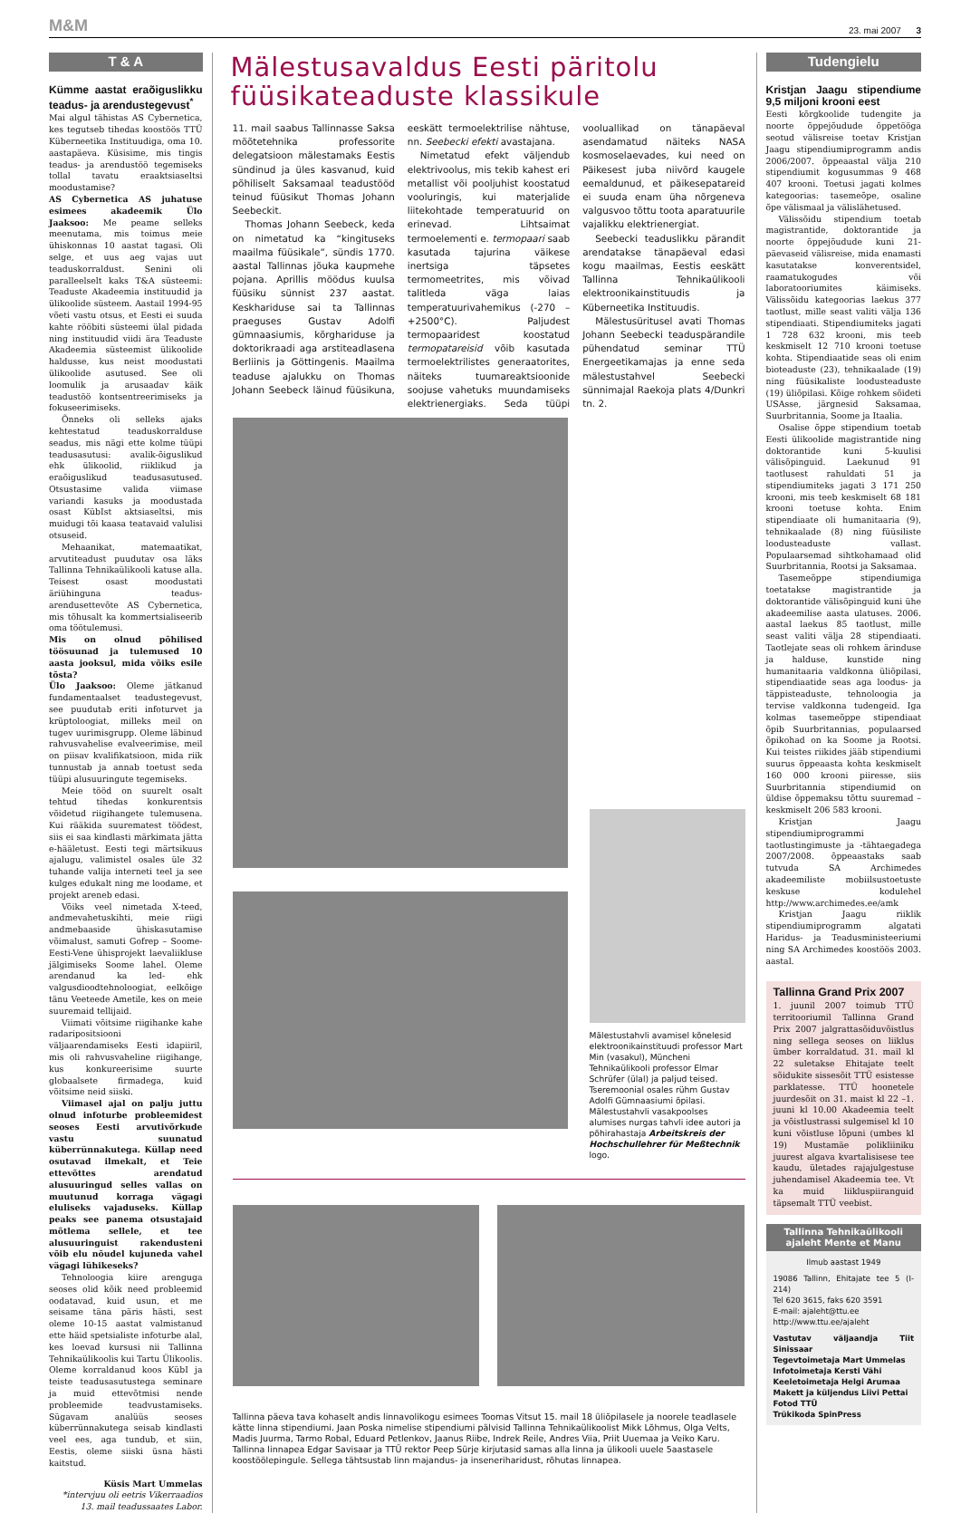M&M 23. mai 2007 3
T & A
Kümme aastat eraõiguslikku teadus- ja arendustegevust<sup>*</sup>
Mai algul tähistas AS Cybernetica, kes tegutseb tihedas koostöös TTÜ Küberneetika Instituudiga, oma 10. aastapäeva. Küsisime, mis tingis teadus- ja arendustöö tegemiseks tollal tavatu eraaktsiaseltsi moodustamise?
AS Cybernetica AS juhatuse esimees akadeemik Ülo Jaaksoo: Me peame selleks meenutama, mis toimus meie ühiskonnas 10 aastat tagasi. Oli selge, et uus aeg vajas uut teaduskorraldust. Senini oli paralleelselt kaks T&A süsteemi: Teaduste Akadeemia instituudid ja ülikoolide süsteem. Aastail 1994-95 võeti vastu otsus, et Eesti ei suuda kahte rööbiti süsteemi ülal pidada ning instituudid viidi ära Teaduste Akadeemia süsteemist ülikoolide haldusse, kus neist moodustati ülikoolide asutused. See oli loomulik ja arusaadav käik teadustöö kontsentreerimiseks ja fokuseerimiseks.
Õnneks oli selleks ajaks kehtestatud teaduskorralduse seadus, mis nägi ette kolme tüüpi teadusasutusi: avalik-õiguslikud ehk ülikoolid, riiklikud ja eraõiguslikud teadusasutused. Otsustasime valida viimase variandi kasuks ja moodustada osast KübIst aktsiaseltsi, mis muidugi tõi kaasa teatavaid valulisi otsuseid.
Mehaanikat, matemaatikat, arvutiteadust puudutav osa läks Tallinna Tehnikaülikooli katuse alla. Teisest osast moodustati äriühinguna teadus-arendusettevõte AS Cybernetica, mis tõhusalt ka kommertsialiseerib oma töötulemusi.
Mis on olnud põhilised töösuunad ja tulemused 10 aasta jooksul, mida võiks esile tõsta?
Ülo Jaaksoo: Oleme jätkanud fundamentaalset teadustegevust, see puudutab eriti infoturvet ja krüptoloogiat, milleks meil on tugev uurimisgrupp. Oleme läbinud rahvusvahelise evalveerimise, meil on piisav kvalifikatsioon, mida riik tunnustab ja annab toetust seda tüüpi alusuuringute tegemiseks.
Meie tööd on suurelt osalt tehtud tihedas konkurentsis võidetud riigihangete tulemusena. Kui rääkida suurematest töödest, siis ei saa kindlasti märkimata jätta e-hääletust. Eesti tegi märtsikuus ajalugu, valimistel osales üle 32 tuhande valija interneti teel ja see kulges edukalt ning me loodame, et projekt areneb edasi.
Võiks veel nimetada X-teed, andmevahetuskihti, meie riigi andmebaaside ühiskasutamise võimalust, samuti Gofrep – Soome-Eesti-Vene ühisprojekt laevaliikluse jälgimiseks Soome lahel. Oleme arendanud ka led- ehk valgusdioodtehnoloogiat, eelkõige tänu Veeteede Ametile, kes on meie suuremaid tellijaid.
Viimati võitsime riigihanke kahe radaripositsiooni väljaarendamiseks Eesti idapiiril, mis oli rahvusvaheline riigihange, kus konkureerisime suurte globaalsete firmadega, kuid võitsime neid siiski.
Viimasel ajal on palju juttu olnud infoturbe probleemidest seoses Eesti arvutivõrkude vastu suunatud küberrünnakutega. Küllap need osutavad ilmekalt, et Teie ettevõttes arendatud alusuuringud selles vallas on muutunud korraga vägagi eluliseks vajaduseks. Küllap peaks see panema otsustajaid mõtlema sellele, et tee alusuuringuist rakendusteni võib elu nõudel kujuneda vahel vägagi lühikeseks?
Tehnoloogia kiire arenguga seoses olid kõik need probleemid oodatavad, kuid usun, et me seisame täna päris hästi, sest oleme 10-15 aastat valmistanud ette häid spetsialiste infoturbe alal, kes loevad kursusi nii Tallinna Tehnikaülikoolis kui Tartu Ülikoolis. Oleme korraldanud koos KübI ja teiste teadusasutustega seminare ja muid ettevõtmisi nende probleemide teadvustamiseks. Sügavam analüüs seoses küberrünnakutega seisab kindlasti veel ees, aga tundub, et siin, Eestis, oleme siiski üsna hästi kaitstud.
Küsis Mart Ummelas
*intervjuu oli eetris Vikerraadios 13. mail teadussaates Labor.
Mälestusavaldus Eesti päritolu füüsikateaduste klassikule
11. mail saabus Tallinnasse Saksa mõõtetehnika professorite delegatsioon mälestamaks Eestis sündinud ja üles kasvanud, kuid põhiliselt Saksamaal teadustööd teinud füüsikut Thomas Johann Seebeckit.
Thomas Johann Seebeck, keda on nimetatud ka “kingituseks maailma füüsikale”, sündis 1770. aastal Tallinnas jõuka kaupmehe pojana. Aprillis möödus kuulsa füüsiku sünnist 237 aastat. Keskhariduse sai ta Tallinnas praeguses Gustav Adolfi gümnaasiumis, kõrghariduse ja doktorikraadi aga arstiteadlasena Berliinis ja Göttingenis. Maailma teaduse ajalukku on Thomas Johann Seebeck läinud füüsikuna, eeskätt termoelektrilise nähtuse, nn. Seebecki efekti avastajana.
Nimetatud efekt väljendub elektrivoolus, mis tekib kahest eri metallist või pooljuhist koostatud vooluringis, kui materjalide liitekohtade temperatuurid on erinevad. Lihtsaimat termoelementi e. termopaari saab kasutada tajurina väikese inertsiga täpsetes termomeetrites, mis võivad talitleda väga laias temperatuurivahemikus (-270 – +2500°C). Paljudest termopaaridest koostatud termopatareisid võib kasutada termoelektrilistes generaatorites, näiteks tuumareaktsioonide soojuse vahetuks muundamiseks elektrienergiaks. Seda tüüpi vooluallikad on tänapäeval asendamatud näiteks NASA kosmoselaevades, kui need on Päikesest juba niivõrd kaugele eemaldunud, et päikesepatareid ei suuda enam üha nõrgeneva valgusvoo tõttu toota aparatuurile vajalikku elektrienergiat.
Seebecki teaduslikku pärandit arendatakse tänapäeval edasi kogu maailmas, Eestis eeskätt Tallinna Tehnikaülikooli elektroonikainstituudis ja Küberneetika Instituudis.
Mälestusüritusel avati Thomas Johann Seebecki teaduspärandile pühendatud seminar TTÜ Energeetikamajas ja enne seda mälestustahvel Seebecki sünnimajal Raekoja plats 4/Dunkri tn. 2.
Mälestustahvli avamisel kõnelesid elektroonikainstituudi professor Mart Min (vasakul), Müncheni Tehnikaülikooli professor Elmar Schrüfer (ülal) ja paljud teised. Tseremoonial osales rühm Gustav Adolfi Gümnaasiumi õpilasi. Mälestustahvli vasakpoolses alumises nurgas tahvli idee autori ja põhirahastaja Arbeitskreis der Hochschullehrer für Meßtechnik logo.
Tallinna päeva tava kohaselt andis linnavolikogu esimees Toomas Vitsut 15. mail 18 üliõpilasele ja noorele teadlasele kätte linna stipendiumi. Jaan Poska nimelise stipendiumi pälvisid Tallinna Tehnikaülikoolist Mikk Lõhmus, Olga Velts, Madis Juurma, Tarmo Robal, Eduard Petlenkov, Jaanus Riibe, Indrek Reile, Andres Viia, Priit Uuemaa ja Veiko Karu. Tallinna linnapea Edgar Savisaar ja TTÜ rektor Peep Sürje kirjutasid samas alla linna ja ülikooli uuele 5aastasele koostöölepingule. Sellega tähtsustab linn majandus- ja inseneriharidust, rõhutas linnapea.
Tudengielu
Kristjan Jaagu stipendiume 9,5 miljoni krooni eest
Eesti kõrgkoolide tudengite ja noorte õppejõudude õppetööga seotud välisreise toetav Kristjan Jaagu stipendiumiprogramm andis 2006/2007. õppeaastal välja 210 stipendiumit kogusummas 9 468 407 krooni. Toetusi jagati kolmes kategoorias: tasemeõpe, osaline õpe välismaal ja välislähetused.
Välissõidu stipendium toetab magistrantide, doktorantide ja noorte õppejõudude kuni 21-päevaseid välisreise, mida enamasti kasutatakse konverentsidel, raamatukogudes või laboratooriumites käimiseks. Välissõidu kategoorias laekus 377 taotlust, mille seast valiti välja 136 stipendiaati. Stipendiumiteks jagati 1 728 632 krooni, mis teeb keskmiselt 12 710 krooni toetuse kohta. Stipendiaatide seas oli enim bioteaduste (23), tehnikaalade (19) ning füüsikaliste loodusteaduste (19) üliõpilasi. Kõige rohkem sõideti USAsse, järgnesid Saksamaa, Suurbritannia, Soome ja Itaalia.
Osalise õppe stipendium toetab Eesti ülikoolide magistrantide ning doktorantide kuni 5-kuulisi välisõpinguid. Laekunud 91 taotlusest rahuldati 51 ja stipendiumiteks jagati 3 171 250 krooni, mis teeb keskmiselt 68 181 krooni toetuse kohta. Enim stipendiaate oli humanitaaria (9), tehnikaalade (8) ning füüsiliste loodusteaduste vallast. Populaarsemad sihtkohamaad olid Suurbritannia, Rootsi ja Saksamaa.
Tasemeõppe stipendiumiga toetatakse magistrantide ja doktorantide välisõpinguid kuni ühe akadeemilise aasta ulatuses. 2006. aastal laekus 85 taotlust, mille seast valiti välja 28 stipendiaati. Taotlejate seas oli rohkem ärinduse ja halduse, kunstide ning humanitaaria valdkonna üliõpilasi, stipendiaatide seas aga loodus- ja täppisteaduste, tehnoloogia ja tervise valdkonna tudengeid. Iga kolmas tasemeõppe stipendiaat õpib Suurbritannias, populaarsed õpikohad on ka Soome ja Rootsi. Kui teistes riikides jääb stipendiumi suurus õppeaasta kohta keskmiselt 160 000 krooni piiresse, siis Suurbritannia stipendiumid on üldise õppemaksu tõttu suuremad – keskmiselt 206 583 krooni.
Kristjan Jaagu stipendiumiprogrammi taotlustingimuste ja -tähtaegadega 2007/2008. õppeaastaks saab tutvuda SA Archimedes akadeemiliste mobiilsustoetuste keskuse kodulehel http://www.archimedes.ee/amk
Kristjan Jaagu riiklik stipendiumiprogramm algatati Haridus- ja Teadusministeeriumi ning SA Archimedes koostöös 2003. aastal.
Tallinna Grand Prix 2007
1. juunil 2007 toimub TTÜ territooriumil Tallinna Grand Prix 2007 jalgrattasõiduvõistlus ning sellega seoses on liiklus ümber korraldatud. 31. mail kl 22 suletakse Ehitajate teelt sõidukite sissesõit TTÜ esistesse parklatesse. TTÜ hoonetele juurdesõit on 31. maist kl 22 –1. juuni kl 10.00 Akadeemia teelt ja võistlustrassi sulgemisel kl 10 kuni võistluse lõpuni (umbes kl 19) Mustamäe polikliiniku juurest algava kvartalisisese tee kaudu, ületades rajajulgestuse juhendamisel Akadeemia tee. Vt ka muid liikluspiiranguid täpsemalt TTÜ veebist.
Tallinna Tehnikaülikooli ajaleht Mente et Manu
Ilmub aastast 1949
19086 Tallinn, Ehitajate tee 5 (I-214)
Tel 620 3615, faks 620 3591
E-mail: ajaleht@ttu.ee
http://www.ttu.ee/ajaleht
Vastutav väljaandja Tiit Sinissaar
Tegevtoimetaja Mart Ummelas
Infotoimetaja Kersti Vähi
Keeletoimetaja Helgi Arumaa
Makett ja küljendus Liivi Pettai
Fotod TTÜ
Trükikoda SpinPress